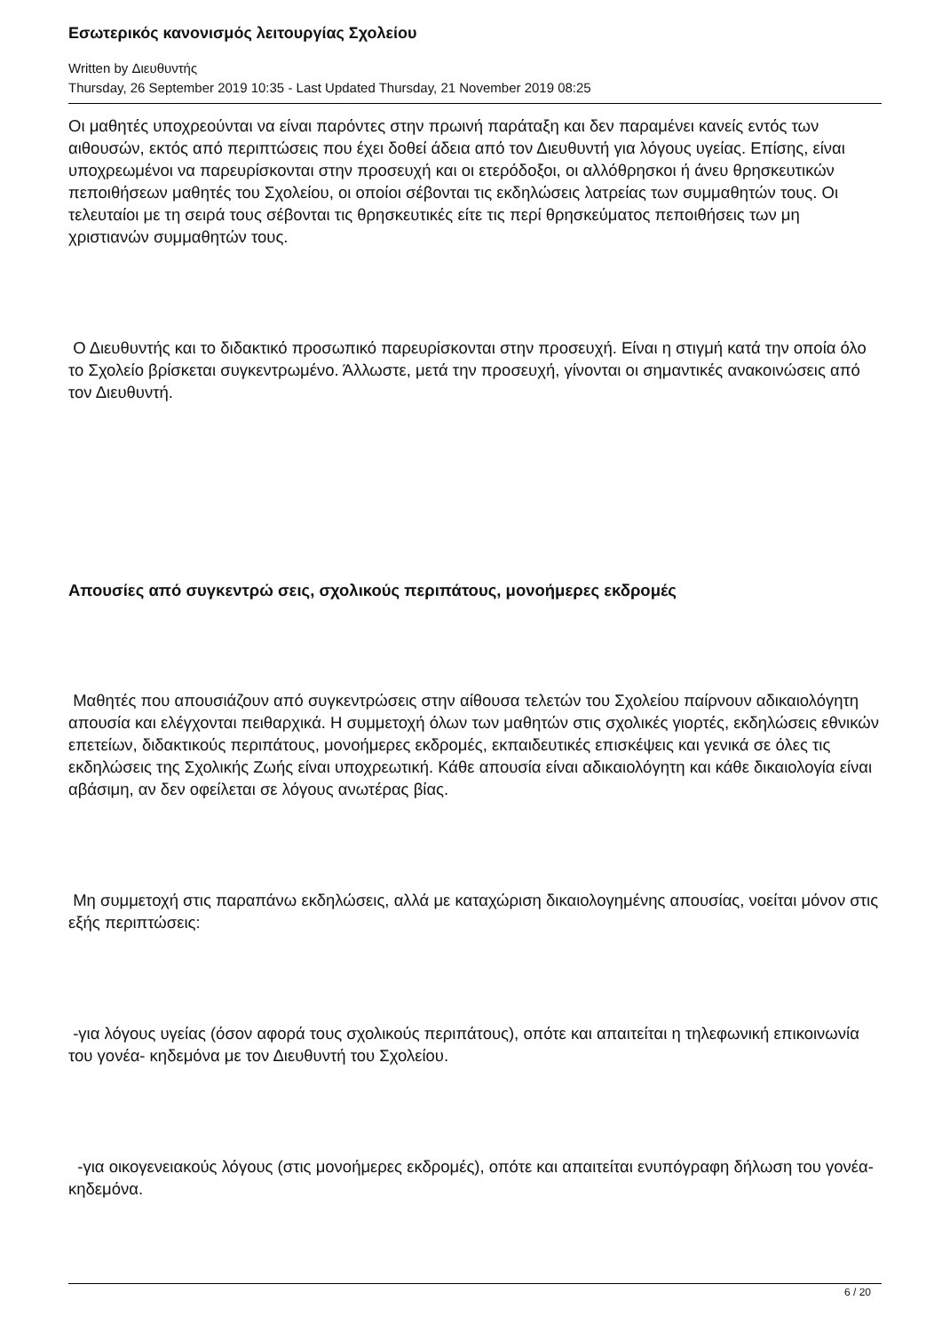Εσωτερικός κανονισμός λειτουργίας Σχολείου
Written by Διευθυντής
Thursday, 26 September 2019 10:35 - Last Updated Thursday, 21 November 2019 08:25
Οι μαθητές υποχρεούνται να είναι παρόντες στην πρωινή παράταξη και δεν παραμένει κανείς εντός των αιθουσών, εκτός από περιπτώσεις που έχει δοθεί άδεια από τον Διευθυντή για λόγους υγείας. Επίσης, είναι υποχρεωμένοι να παρευρίσκονται στην προσευχή και οι ετερόδοξοι, οι αλλόθρησκοι ή άνευ θρησκευτικών πεποιθήσεων μαθητές του Σχολείου, οι οποίοι σέβονται τις εκδηλώσεις λατρείας των συμμαθητών τους. Οι τελευταίοι με τη σειρά τους σέβονται τις θρησκευτικές είτε τις περί θρησκεύματος πεποιθήσεις των μη χριστιανών συμμαθητών τους.
Ο Διευθυντής και το διδακτικό προσωπικό παρευρίσκονται στην προσευχή. Είναι η στιγμή κατά την οποία όλο το Σχολείο βρίσκεται συγκεντρωμένο. Άλλωστε, μετά την προσευχή, γίνονται οι σημαντικές ανακοινώσεις από τον Διευθυντή.
Απουσίες από συγκεντρώ σεις, σχολικούς περιπάτους, μονοήμερες εκδρομές
Μαθητές που απουσιάζουν από συγκεντρώσεις στην αίθουσα τελετών του Σχολείου παίρνουν αδικαιολόγητη απουσία και ελέγχονται πειθαρχικά. Η συμμετοχή όλων των μαθητών στις σχολικές γιορτές, εκδηλώσεις εθνικών επετείων, διδακτικούς περιπάτους, μονοήμερες εκδρομές, εκπαιδευτικές επισκέψεις και γενικά σε όλες τις εκδηλώσεις της Σχολικής Ζωής είναι υποχρεωτική. Κάθε απουσία είναι αδικαιολόγητη και κάθε δικαιολογία είναι αβάσιμη, αν δεν οφείλεται σε λόγους ανωτέρας βίας.
Μη συμμετοχή στις παραπάνω εκδηλώσεις, αλλά με καταχώριση δικαιολογημένης απουσίας, νοείται μόνον στις εξής περιπτώσεις:
-για λόγους υγείας (όσον αφορά τους σχολικούς περιπάτους), οπότε και απαιτείται η τηλεφωνική επικοινωνία του γονέα- κηδεμόνα με τον Διευθυντή του Σχολείου.
-για οικογενειακούς λόγους (στις μονοήμερες εκδρομές), οπότε και απαιτείται ενυπόγραφη δήλωση του γονέα-κηδεμόνα.
6 / 20